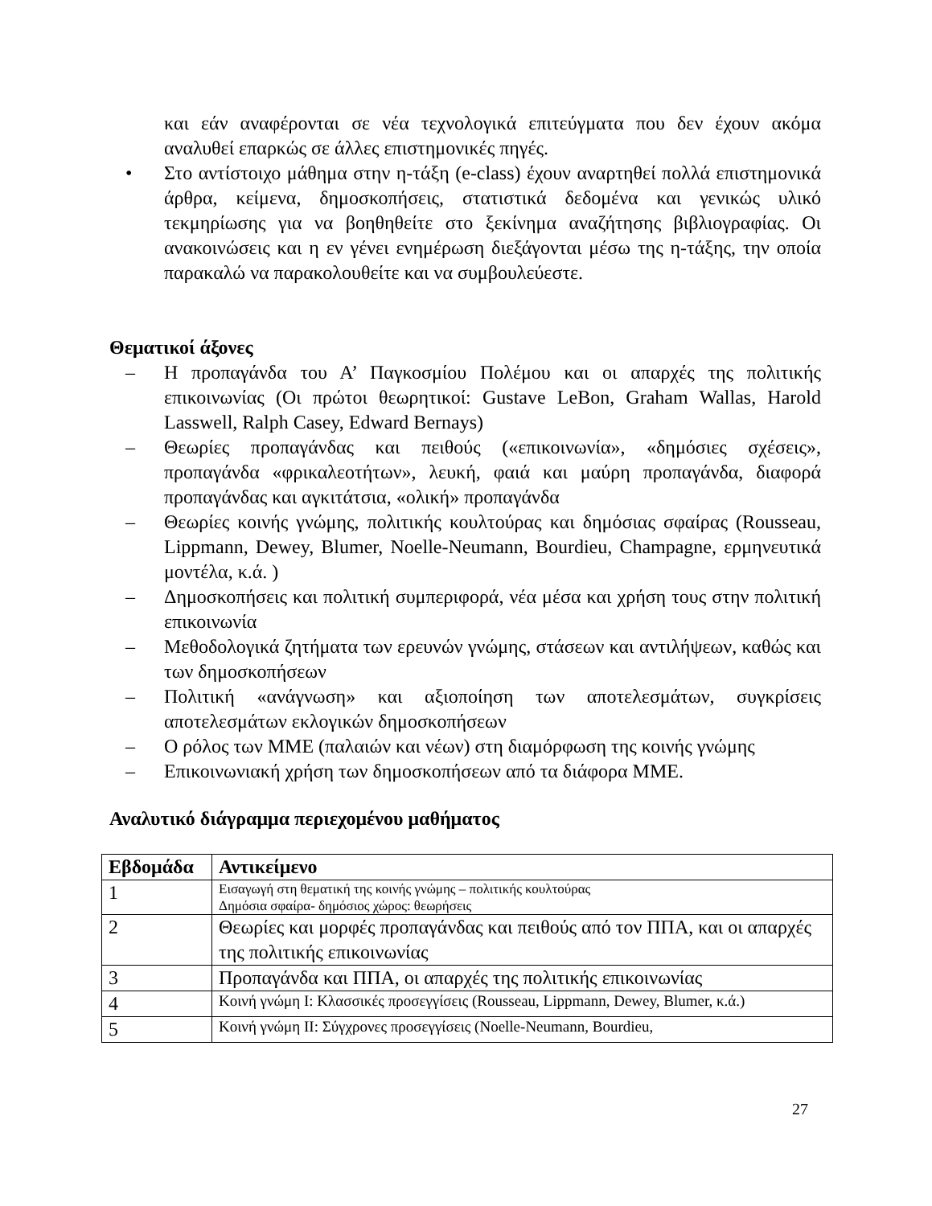και εάν αναφέρονται σε νέα τεχνολογικά επιτεύγματα που δεν έχουν ακόμα αναλυθεί επαρκώς σε άλλες επιστημονικές πηγές.
• Στο αντίστοιχο μάθημα στην η-τάξη (e-class) έχουν αναρτηθεί πολλά επιστημονικά άρθρα, κείμενα, δημοσκοπήσεις, στατιστικά δεδομένα και γενικώς υλικό τεκμηρίωσης για να βοηθηθείτε στο ξεκίνημα αναζήτησης βιβλιογραφίας. Οι ανακοινώσεις και η εν γένει ενημέρωση διεξάγονται μέσω της η-τάξης, την οποία παρακαλώ να παρακολουθείτε και να συμβουλεύεστε.
Θεματικοί άξονες
– Η προπαγάνδα του Α’ Παγκοσμίου Πολέμου και οι απαρχές της πολιτικής επικοινωνίας (Οι πρώτοι θεωρητικοί: Gustave LeBon, Graham Wallas, Harold Lasswell, Ralph Casey, Edward Bernays)
– Θεωρίες προπαγάνδας και πειθούς («επικοινωνία», «δημόσιες σχέσεις», προπαγάνδα «φρικαλεοτήτων», λευκή, φαιά και μαύρη προπαγάνδα, διαφορά προπαγάνδας και αγκιτάτσια, «ολική» προπαγάνδα
– Θεωρίες κοινής γνώμης, πολιτικής κουλτούρας και δημόσιας σφαίρας (Rousseau, Lippmann, Dewey, Blumer, Noelle-Neumann, Bourdieu, Champagne, ερμηνευτικά μοντέλα, κ.ά. )
– Δημοσκοπήσεις και πολιτική συμπεριφορά, νέα μέσα και χρήση τους στην πολιτική επικοινωνία
– Μεθοδολογικά ζητήματα των ερευνών γνώμης, στάσεων και αντιλήψεων, καθώς και των δημοσκοπήσεων
– Πολιτική «ανάγνωση» και αξιοποίηση των αποτελεσμάτων, συγκρίσεις αποτελεσμάτων εκλογικών δημοσκοπήσεων
– Ο ρόλος των ΜΜΕ (παλαιών και νέων) στη διαμόρφωση της κοινής γνώμης
– Επικοινωνιακή χρήση των δημοσκοπήσεων από τα διάφορα ΜΜΕ.
Αναλυτικό διάγραμμα περιεχομένου μαθήματος
| Εβδομάδα | Αντικείμενο |
| --- | --- |
| 1 | Εισαγωγή στη θεματική της κοινής γνώμης – πολιτικής κουλτούρας Δημόσια σφαίρα- δημόσιος χώρος: θεωρήσεις |
| 2 | Θεωρίες και μορφές προπαγάνδας και πειθούς από τον ΠΠΑ, και οι απαρχές της πολιτικής επικοινωνίας |
| 3 | Προπαγάνδα και ΠΠΑ, οι απαρχές της πολιτικής επικοινωνίας |
| 4 | Κοινή γνώμη Ι: Κλασσικές προσεγγίσεις (Rousseau, Lippmann, Dewey, Blumer, κ.ά.) |
| 5 | Κοινή γνώμη ΙΙ: Σύγχρονες προσεγγίσεις (Noelle-Neumann, Bourdieu, |
27